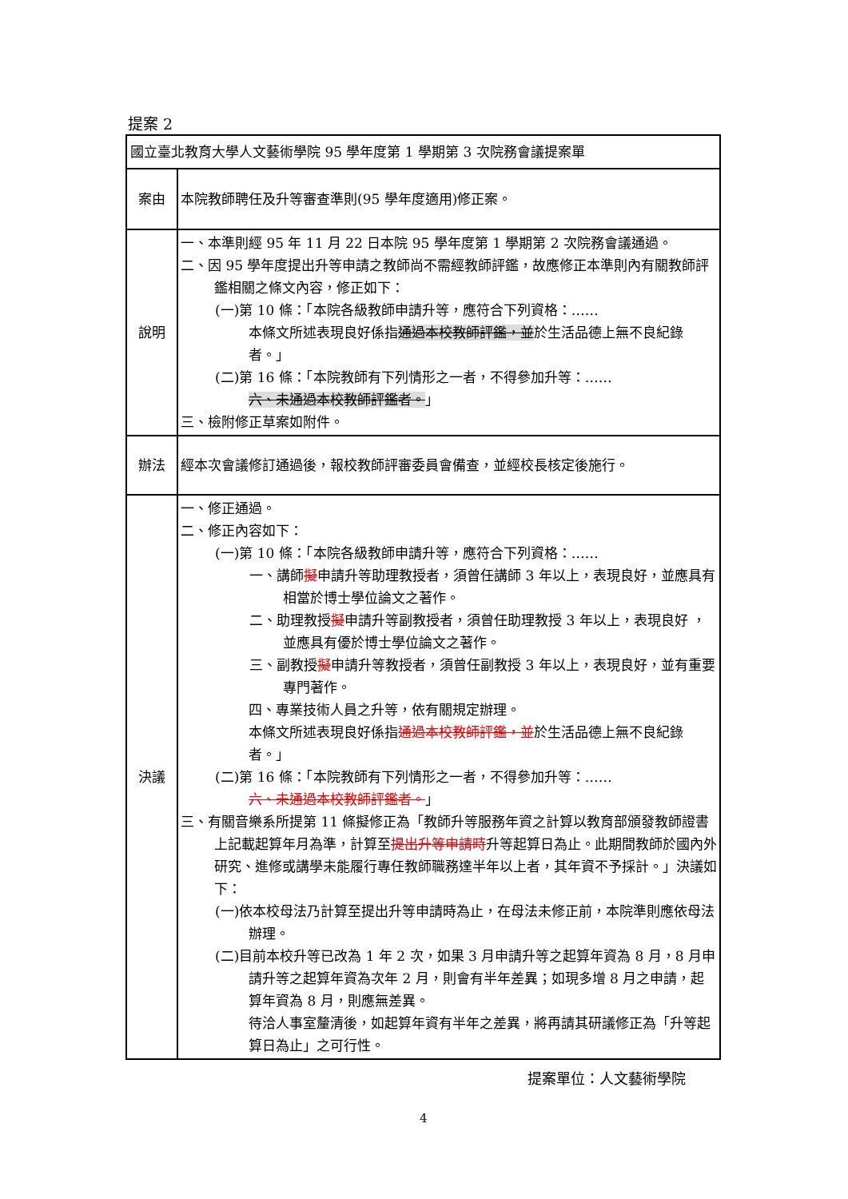提案 2
| 國立臺北教育大學人文藝術學院 95 學年度第 1 學期第 3 次院務會議提案單 | |
| 案由 | 本院教師聘任及升等審查準則(95 學年度適用)修正案。 |
| 說明 | 一、本準則經 95 年 11 月 22 日本院 95 學年度第 1 學期第 2 次院務會議通過。 二、因 95 學年度提出升等申請之教師尚不需經教師評鑑，故應修正本準則內有關教師評鑑相關之條文內容，修正如下： (一)第 10 條：「本院各級教師申請升等，應符合下列資格：…… 本條文所述表現良好係指 通過本校教師評鑑，並 於生活品德上無不良紀錄者。」 (二)第 16 條：「本院教師有下列情形之一者，不得參加升等：…… 六、未通過本校教師評鑑者。 」 三、檢附修正草案如附件。 |
| 辦法 | 經本次會議修訂通過後，報校教師評審委員會備查，並經校長核定後施行。 |
| 決議 | 一、修正通過。 二、修正內容如下： (一)第 10 條：「本院各級教師申請升等，應符合下列資格：…… 一、講師 擬 申請升等助理教授者，須曾任講師 3 年以上，表現良好，並應具有相當於博士學位論文之著作。 二、助理教授 擬 申請升等副教授者，須曾任助理教授 3 年以上，表現良好 ，並應具有優於博士學位論文之著作。 三、副教授 擬 申請升等教授者，須曾任副教授 3 年以上，表現良好，並有重要專門著作。 四、專業技術人員之升等，依有關規定辦理。 本條文所述表現良好係指 通過本校教師評鑑，並 於生活品德上無不良紀錄者。」 (二)第 16 條：「本院教師有下列情形之一者，不得參加升等：…… 六、未通過本校教師評鑑者。 」 三、有關音樂系所提第 11 條擬修正為「教師升等服務年資之計算以教育部頒發教師證書上記載起算年月為準，計算至 提出升等申請時 升等起算日為止。此期間教師於國內外研究、進修或講學未能履行專任教師職務達半年以上者，其年資不予採計。」決議如下： (一)依本校母法乃計算至提出升等申請時為止，在母法未修正前，本院準則應依母法辦理。 (二)目前本校升等已改為 1 年 2 次，如果 3 月申請升等之起算年資為 8 月，8 月申請升等之起算年資為次年 2 月，則會有半年差異；如現多增 8 月之申請，起算年資為 8 月，則應無差異。 待洽人事室釐清後，如起算年資有半年之差異，將再請其研議修正為「升等起算日為止」之可行性。 |
提案單位：人文藝術學院
4